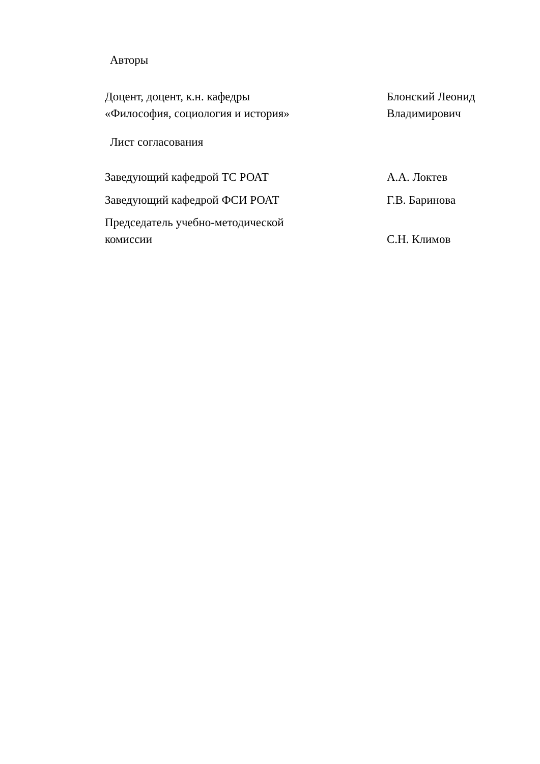Авторы
Доцент, доцент, к.н. кафедры
«Философия, социология и история»
Блонский Леонид
Владимирович
Лист согласования
Заведующий кафедрой ТС РОАТ А.А. Локтев
Заведующий кафедрой ФСИ РОАТ Г.В. Баринова
Председатель учебно-методической
комиссии
С.Н. Климов